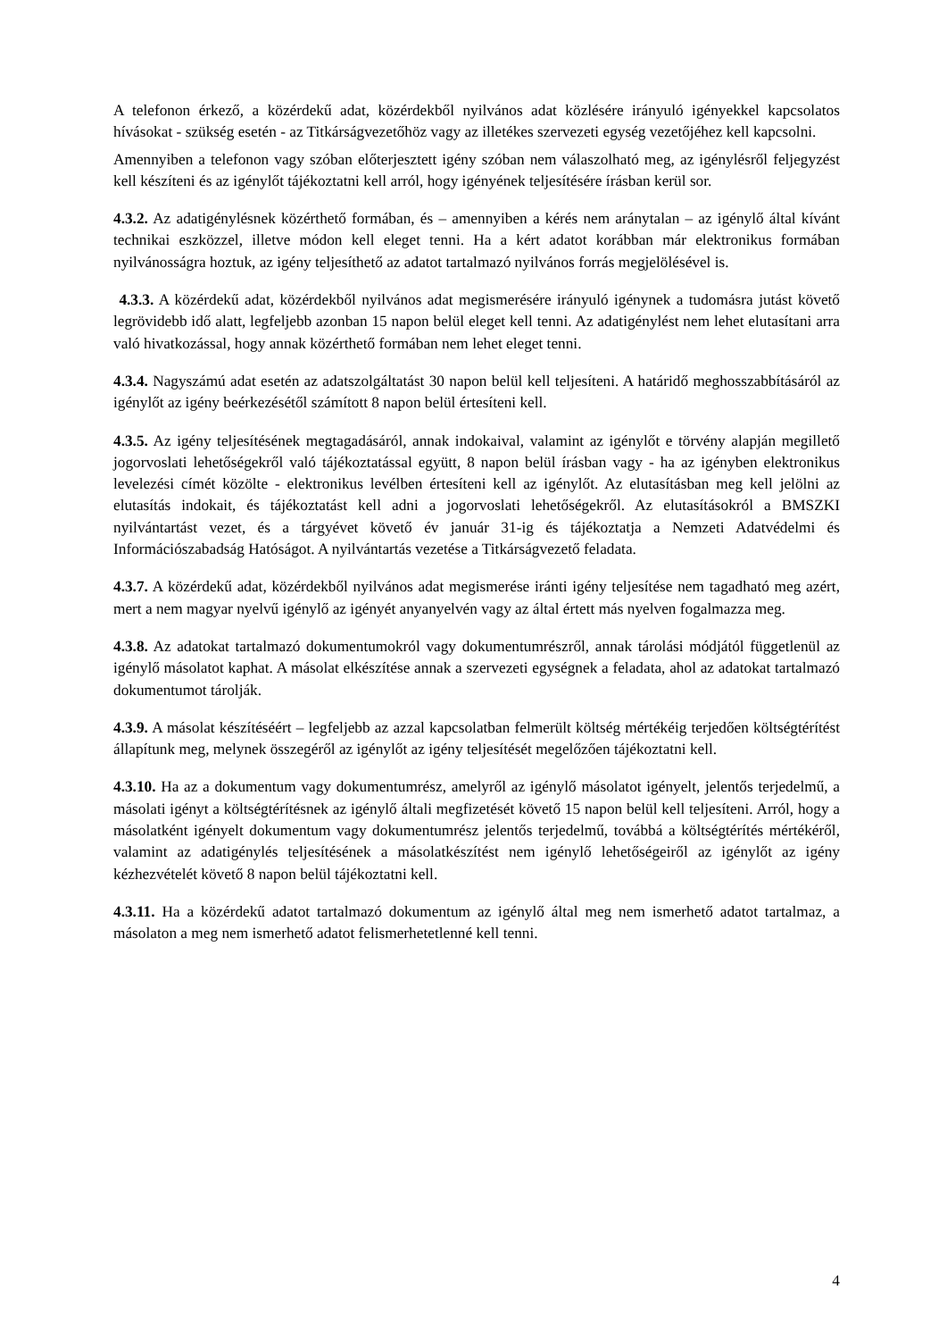A telefonon érkező, a közérdekű adat, közérdekből nyilvános adat közlésére irányuló igényekkel kapcsolatos hívásokat - szükség esetén - az Titkárságvezetőhöz vagy az illetékes szervezeti egység vezetőjéhez kell kapcsolni.
Amennyiben a telefonon vagy szóban előterjesztett igény szóban nem válaszolható meg, az igénylésről feljegyzést kell készíteni és az igénylőt tájékoztatni kell arról, hogy igényének teljesítésére írásban kerül sor.
4.3.2. Az adatigénylésnek közérthető formában, és – amennyiben a kérés nem aránytalan – az igénylő által kívánt technikai eszközzel, illetve módon kell eleget tenni. Ha a kért adatot korábban már elektronikus formában nyilvánosságra hoztuk, az igény teljesíthető az adatot tartalmazó nyilvános forrás megjelölésével is.
4.3.3. A közérdekű adat, közérdekből nyilvános adat megismerésére irányuló igénynek a tudomásra jutást követő legrövidebb idő alatt, legfeljebb azonban 15 napon belül eleget kell tenni. Az adatigénylést nem lehet elutasítani arra való hivatkozással, hogy annak közérthető formában nem lehet eleget tenni.
4.3.4. Nagyszámú adat esetén az adatszolgáltatást 30 napon belül kell teljesíteni. A határidő meghosszabbításáról az igénylőt az igény beérkezésétől számított 8 napon belül értesíteni kell.
4.3.5. Az igény teljesítésének megtagadásáról, annak indokaival, valamint az igénylőt e törvény alapján megillető jogorvoslati lehetőségekről való tájékoztatással együtt, 8 napon belül írásban vagy - ha az igényben elektronikus levelezési címét közölte - elektronikus levélben értesíteni kell az igénylőt. Az elutasításban meg kell jelölni az elutasítás indokait, és tájékoztatást kell adni a jogorvoslati lehetőségekről. Az elutasításokról a BMSZKI nyilvántartást vezet, és a tárgyévet követő év január 31-ig és tájékoztatja a Nemzeti Adatvédelmi és Információszabadság Hatóságot. A nyilvántartás vezetése a Titkárságvezető feladata.
4.3.7. A közérdekű adat, közérdekből nyilvános adat megismerése iránti igény teljesítése nem tagadható meg azért, mert a nem magyar nyelvű igénylő az igényét anyanyelvén vagy az által értett más nyelven fogalmazza meg.
4.3.8. Az adatokat tartalmazó dokumentumokról vagy dokumentumrészről, annak tárolási módjától függetlenül az igénylő másolatot kaphat. A másolat elkészítése annak a szervezeti egységnek a feladata, ahol az adatokat tartalmazó dokumentumot tárolják.
4.3.9. A másolat készítéséért – legfeljebb az azzal kapcsolatban felmerült költség mértékéig terjedően költségtérítést állapítunk meg, melynek összegéről az igénylőt az igény teljesítését megelőzően tájékoztatni kell.
4.3.10. Ha az a dokumentum vagy dokumentumrész, amelyről az igénylő másolatot igényelt, jelentős terjedelmű, a másolati igényt a költségtérítésnek az igénylő általi megfizetését követő 15 napon belül kell teljesíteni. Arról, hogy a másolatként igényelt dokumentum vagy dokumentumrész jelentős terjedelmű, továbbá a költségtérítés mértékéről, valamint az adatigénylés teljesítésének a másolatkészítést nem igénylő lehetőségeiről az igénylőt az igény kézhezvételét követő 8 napon belül tájékoztatni kell.
4.3.11. Ha a közérdekű adatot tartalmazó dokumentum az igénylő által meg nem ismerhető adatot tartalmaz, a másolaton a meg nem ismerhető adatot felismerhetetlenné kell tenni.
4